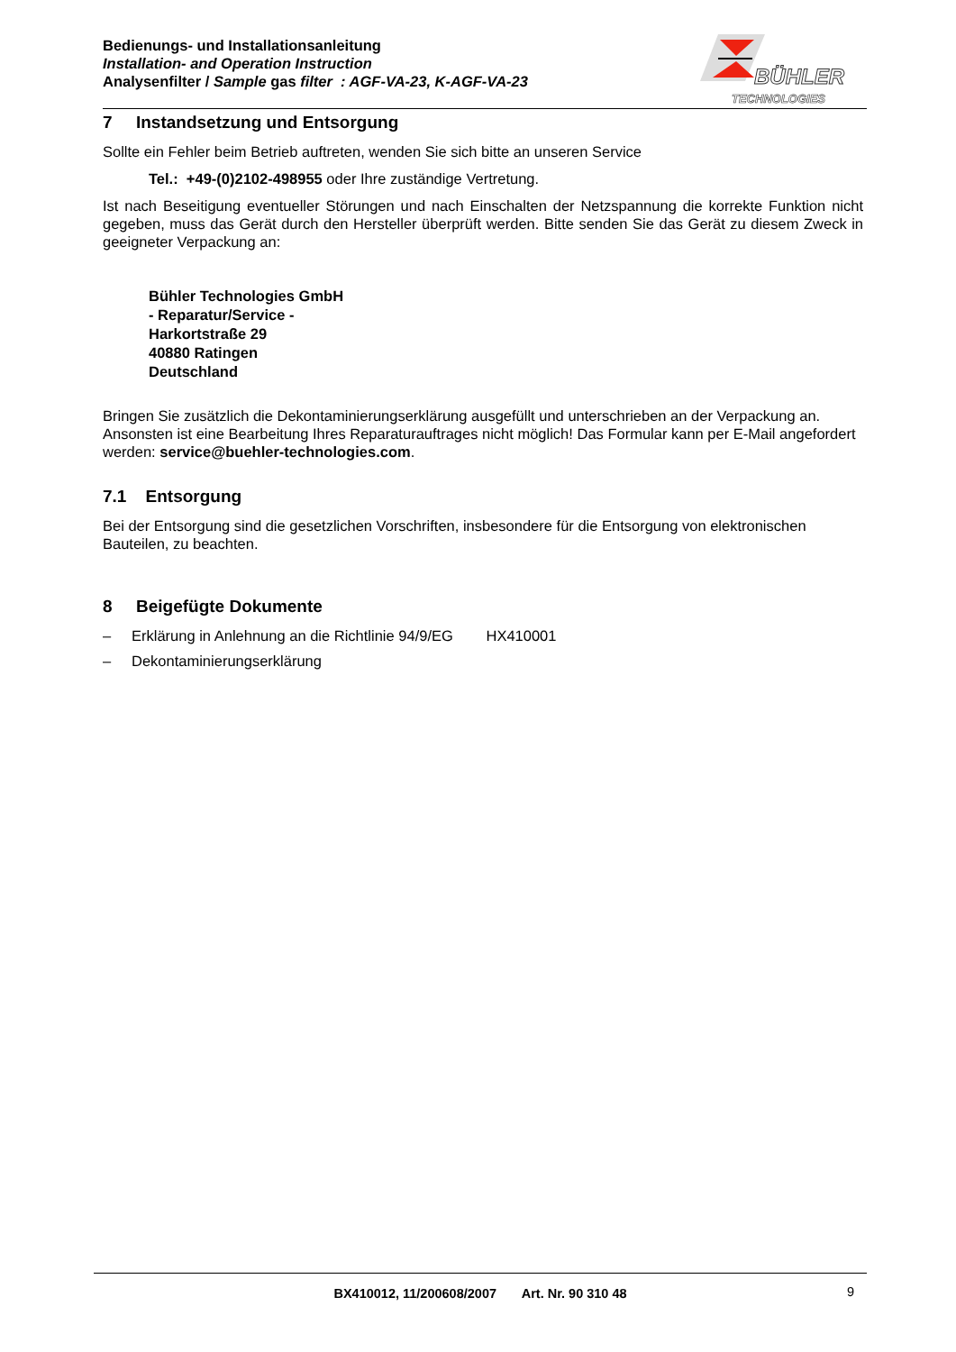Bedienungs- und Installationsanleitung
Installation- and Operation Instruction
Analysenfilter / Sample gas filter : AGF-VA-23, K-AGF-VA-23
BÜHLER
TECHNOLOGIES
7 Instandsetzung und Entsorgung
Sollte ein Fehler beim Betrieb auftreten, wenden Sie sich bitte an unseren Service
Tel.: +49-(0)2102-498955 oder Ihre zuständige Vertretung.
Ist nach Beseitigung eventueller Störungen und nach Einschalten der Netzspannung die korrekte Funktion nicht gegeben, muss das Gerät durch den Hersteller überprüft werden. Bitte senden Sie das Gerät zu diesem Zweck in geeigneter Verpackung an:
Bühler Technologies GmbH
- Reparatur/Service -
Harkortstraße 29
40880 Ratingen
Deutschland
Bringen Sie zusätzlich die Dekontaminierungserklärung ausgefüllt und unterschrieben an der Verpackung an. Ansonsten ist eine Bearbeitung Ihres Reparaturauftrages nicht möglich! Das Formular kann per E-Mail angefordert werden: service@buehler-technologies.com.
7.1 Entsorgung
Bei der Entsorgung sind die gesetzlichen Vorschriften, insbesondere für die Entsorgung von elektronischen Bauteilen, zu beachten.
8 Beigefügte Dokumente
– Erklärung in Anlehnung an die Richtlinie 94/9/EG HX410001
– Dekontaminierungserklärung
BX410012, 11/200608/2007 Art. Nr. 90 310 48 9